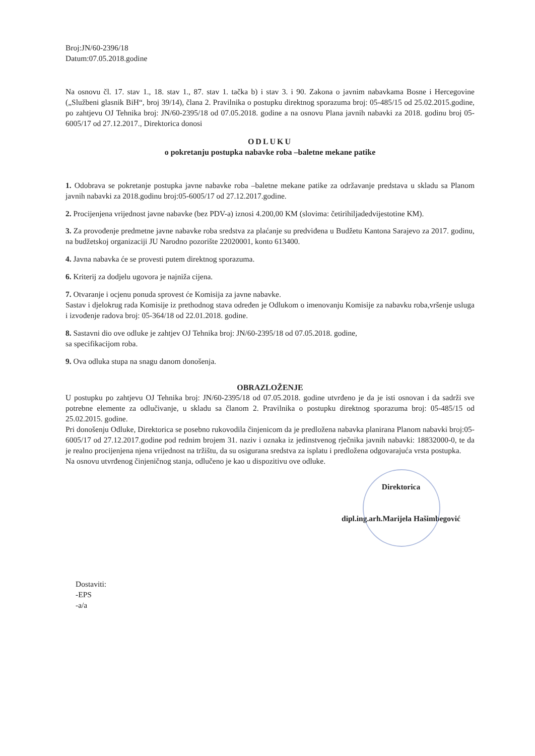Broj:JN/60-2396/18
Datum:07.05.2018.godine
Na osnovu čl. 17. stav 1., 18. stav 1., 87. stav 1. tačka b) i stav 3. i 90. Zakona o javnim nabavkama Bosne i Hercegovine („Službeni glasnik BiH“, broj 39/14), člana 2. Pravilnika o postupku direktnog sporazuma broj: 05-485/15 od 25.02.2015.godine, po zahtjevu OJ Tehnika broj: JN/60-2395/18 od 07.05.2018. godine a na osnovu Plana javnih nabavki za 2018. godinu broj 05-6005/17 od 27.12.2017., Direktorica donosi
ODLUKU
o pokretanju postupka nabavke roba –baletne mekane patike
1. Odobrava se pokretanje postupka javne nabavke roba –baletne mekane patike za održavanje predstava u skladu sa Planom javnih nabavki za 2018.godinu broj:05-6005/17 od 27.12.2017.godine.
2. Procijenjena vrijednost javne nabavke (bez PDV-a) iznosi 4.200,00 KM (slovima: četirihiljadedvijestotine KM).
3. Za provođenje predmetne javne nabavke roba sredstva za plaćanje su predviđena u Budžetu Kantona Sarajevo za 2017. godinu, na budžetskoj organizaciji JU Narodno pozorište 22020001, konto 613400.
4. Javna nabavka će se provesti putem direktnog sporazuma.
6. Kriterij za dodjelu ugovora je najniža cijena.
7. Otvaranje i ocjenu ponuda sprovest će Komisija za javne nabavke.
Sastav i djelokrug rada Komisije iz prethodnog stava određen je Odlukom o imenovanju Komisije za nabavku roba,vršenje usluga i izvođenje radova broj: 05-364/18 od 22.01.2018. godine.
8. Sastavni dio ove odluke je zahtjev OJ Tehnika broj: JN/60-2395/18 od 07.05.2018. godine,
sa specifikacijom roba.
9. Ova odluka stupa na snagu danom donošenja.
OBRAZLOŽENJE
U postupku po zahtjevu OJ Tehnika broj: JN/60-2395/18 od 07.05.2018. godine utvrđeno je da je isti osnovan i da sadrži sve potrebne elemente za odlučivanje, u skladu sa članom 2. Pravilnika o postupku direktnog sporazuma broj: 05-485/15 od 25.02.2015. godine.
Pri donošenju Odluke, Direktorica se posebno rukovodila činjenicom da je predložena nabavka planirana Planom nabavki broj:05-6005/17 od 27.12.2017.godine pod rednim brojem 31. naziv i oznaka iz jedinstvenog rječnika javnih nabavki: 18832000-0, te da je realno procijenjena njena vrijednost na tržištu, da su osigurana sredstva za isplatu i predložena odgovarajuća vrsta postupka.
Na osnovu utvrđenog činjeničnog stanja, odlučeno je kao u dispozitivu ove odluke.
Direktorica
dipl.ing.arh.Marijela Hašimbegović
Dostaviti:
-EPS
-a/a